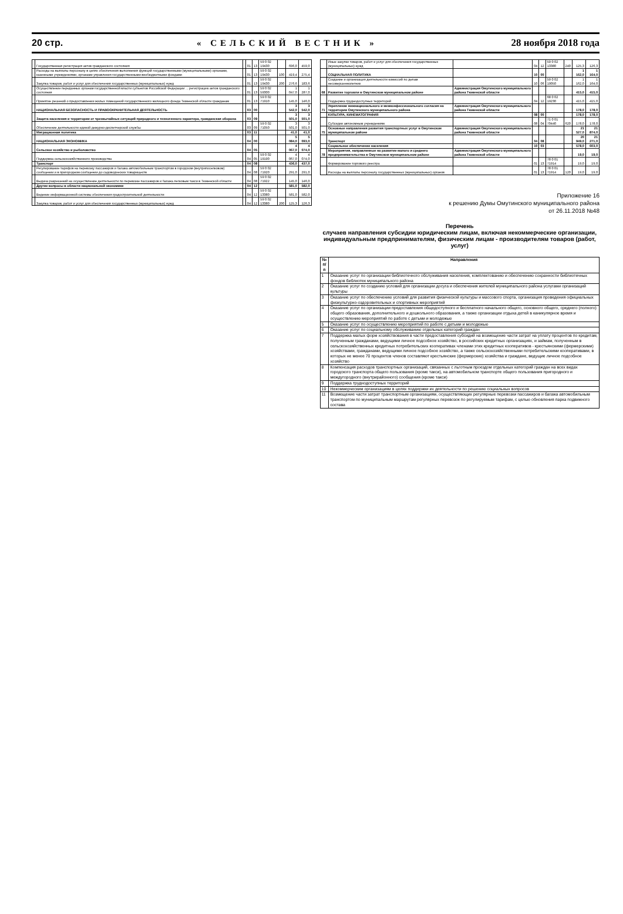20 стр. « СЕЛЬСКИЙ ВЕСТНИК » 28 ноября 2018 года
| | Государственная регистрация актов гражданского состояния | | 01 | 13 | 59 0 02 19430 | | 696,0 | 459,0 |
| | Расходы на выплаты персоналу в целях обеспечения выполнения функций государственными (муниципальными) органами, казенными учреждениями, органами управления государственными внебюджетными фондами | | 01 | 13 | 59 0 02 19430 | 100 | 419,4 | 275,4 |
| | Закупка товаров, работ и услуг для обеспечения государственных (муниципальных) нужд | | 01 | 13 | 59 0 02 19430 | 200 | 276,6 | 183,6 |
| | Осуществление переданных органам государственной власти субъектов Российской Федерации ... регистрацию актов гражданского состояния | | 01 | 13 | 59 0 02 59300 | | 1 047,0 | 1 287,0 |
| | Принятие решений о предоставлении жилых помещений государственного жилищного фонда Тюменской области гражданам | | 01 | 13 | 59 0 02 71910 | | 145,0 | 146,0 |
| | НАЦИОНАЛЬНАЯ БЕЗОПАСНОСТЬ И ПРАВООХРАНИТЕЛЬНАЯ ДЕЯТЕЛЬНОСТЬ | | 03 | 00 | | | 3 542,0 | 3 542,0 |
| | Защита населения и территории от чрезвычайных ситуаций природного и техногенного характера, гражданская оборона | | 03 | 09 | | | 3 501,0 | 3 501,0 |
| | Обеспечение деятельности единой дежурно-диспетчерской службы | | 03 | 09 | 59 0 02 71050 | | 3 501,0 | 3 501,0 |
| | Миграционная политика | | 03 | 11 | | | 41,0 | 41,0 |
| | НАЦИОНАЛЬНАЯ ЭКОНОМИКА | | 04 | 00 | | | 5 084,0 | 5 093,0 |
| | Сельское хозяйство и рыболовство | | 04 | 05 | | | 4 067,0 | 4 074,0 |
| | Поддержка сельскохозяйственного производства | | 04 | 05 | 59 0 02 19190 | | 4 067,0 | 4 074,0 |
| | Транспорт | | 04 | 08 | | | 436,0 | 437,0 |
| | Регулирование тарифов на перевозку пассажиров и багажа автомобильным транспортом в городском (внутрипоселковом) сообщении и в пригородном сообщении до садоводческих товариществ | | 04 | 08 | 59 0 02 71920 | | 291,0 | 291,0 |
| | Выдача разрешений на осуществление деятельности по перевозке пассажиров и багажа легковым такси в Тюменской области | | 04 | 08 | 59 0 02 71922 | | 145,0 | 146,0 |
| | Другие вопросы в области национальной экономики | | 04 | 12 | | | 581,0 | 582,0 |
| | Ведение информационной системы обеспечения градостроительной деятельности | | 04 | 12 | 59 0 02 13380 | | 581,0 | 582,0 |
| | Закупка товаров, работ и услуг для обеспечения государственных (муниципальных) нужд | | 04 | 12 | 59 0 02 13380 | 200 | 125,3 | 126,3 |
| | Иные закупки товаров, работ и услуг для обеспечения государственных (муниципальных) нужд | | 04 | 12 | 59 0 02 13380 | 240 | 125,3 | 126,3 |
| | СОЦИАЛЬНАЯ ПОЛИТИКА | | 10 | 00 | | | 1 162,0 | 1 164,0 |
| | Создание и организация деятельности комиссий по делам несовершеннолетних | | 10 | 06 | 59 0 02 19050 | | 1 162,0 | 1 164,0 |
| 68 | Развитие торговли в Омутинском муниципальном районе | Администрация Омутинского муниципального района Тюменской области | | | | | 415,0 | 415,0 |
| | Поддержка труднодоступных территорий | | 04 | 12 | 68 0 02 19230 | | 415,0 | 415,0 |
| 71 | Укрепление межнационального и межконфессионального согласия на территории Омутинского муниципального района | Администрация Омутинского муниципального района Тюменской области | | | | | 178,0 | 178,0 |
| | КУЛЬТУРА, КИНЕМАТОГРАФИЯ | | 08 | 00 | | | 178,0 | 178,0 |
| | Субсидии автономным учреждениям | | 08 | 04 | 71 0 01 70440 | 620 | 178,0 | 178,0 |
| 75 | Основные направления развития транспортных услуг в Омутинском муниципальном районе | Администрация Омутинского муниципального района Тюменской области | | | | | 21 527,0 | 21 874,0 |
| | Транспорт | | 04 | 08 | | | 20 949,0 | 21 271,0 |
| | Социальное обеспечение населения | | 10 | 03 | | | 578,0 | 603,0 |
| 78 | Мероприятия, направленные на развитие малого и среднего предпринимательства в Омутинском муниципальном районе | Администрация Омутинского муниципального района Тюменской области | | | | | 19,0 | 19,0 |
| | Формирование торгового реестра | | 01 | 13 | 78 0 01 71914 | | 19,0 | 19,0 |
| | Расходы на выплаты персоналу государственных (муниципальных) органов | | 01 | 13 | 78 0 01 71914 | 120 | 19,0 | 19,0 |
Приложение 16
к решению Думы Омутинского муниципального района
от 26.11.2018 №48
Перечень
случаев направления субсидии юридическим лицам, включая некоммерческие организации, индивидуальным предпринимателям, физическим лицам - производителям товаров (работ, услуг)
| № п/п | Направления |
| --- | --- |
| 1 | Оказание услуг по организации библиотечного обслуживания населения, комплектованию и обеспечению сохранности библиотечных фондов библиотек муниципального района |
| 2 | Оказание услуг по созданию условий для организации досуга и обеспечения жителей муниципального района услугами организаций культуры |
| 3 | Оказание услуг по обеспечению условий для развития физической культуры и массового спорта, организация проведения официальных физкультурно-оздоровительных и спортивных мероприятий |
| 4 | Оказание услуг по организации предоставления общедоступного и бесплатного начального общего, основного общего, среднего (полного) общего образования, дополнительного и дошкольного образования, а также организации отдыха детей в каникулярное время и осуществлению мероприятий по работе с детьми и молодежью |
| 5 | Оказание услуг по осуществлению мероприятий по работе с детьми и молодежью |
| 6 | Оказание услуг по социальному обслуживанию отдельных категорий граждан |
| 7 | Поддержка малых форм хозяйствования в части предоставления субсидий на возмещение части затрат на уплату процентов по кредитам, полученным гражданами, ведущими личное подсобное хозяйство, в российских кредитных организациях, и займам, полученным в сельскохозяйственных кредитных потребительских кооперативах членами этих кредитных кооперативов - крестьянскими (фермерскими) хозяйствами, гражданами, ведущими личное подсобное хозяйство, а также сельскохозяйственными потребительскими кооперативами, в которых не менее 70 процентов членов составляют крестьянские (фермерские) хозяйства и граждане, ведущие личное подсобное хозяйство |
| 8 | Компенсация расходов транспортных организаций, связанных с льготным проездом отдельных категорий граждан на всех видах городского транспорта общего пользования (кроме такси), на автомобильном транспорте общего пользования пригородного и междугородного (внутрирайонного) сообщения (кроме такси) |
| 9 | Поддержка труднодоступных территорий |
| 10 | Некоммерческим организациям в целях поддержки их деятельности по решению социальных вопросов |
| 11 | Возмещение части затрат транспортным организациям, осуществляющих регулярные перевозки пассажиров и багажа автомобильным транспортом по муниципальным маршрутам регулярных перевозок по регулируемым тарифам, с целью обновления парка подвижного состава |